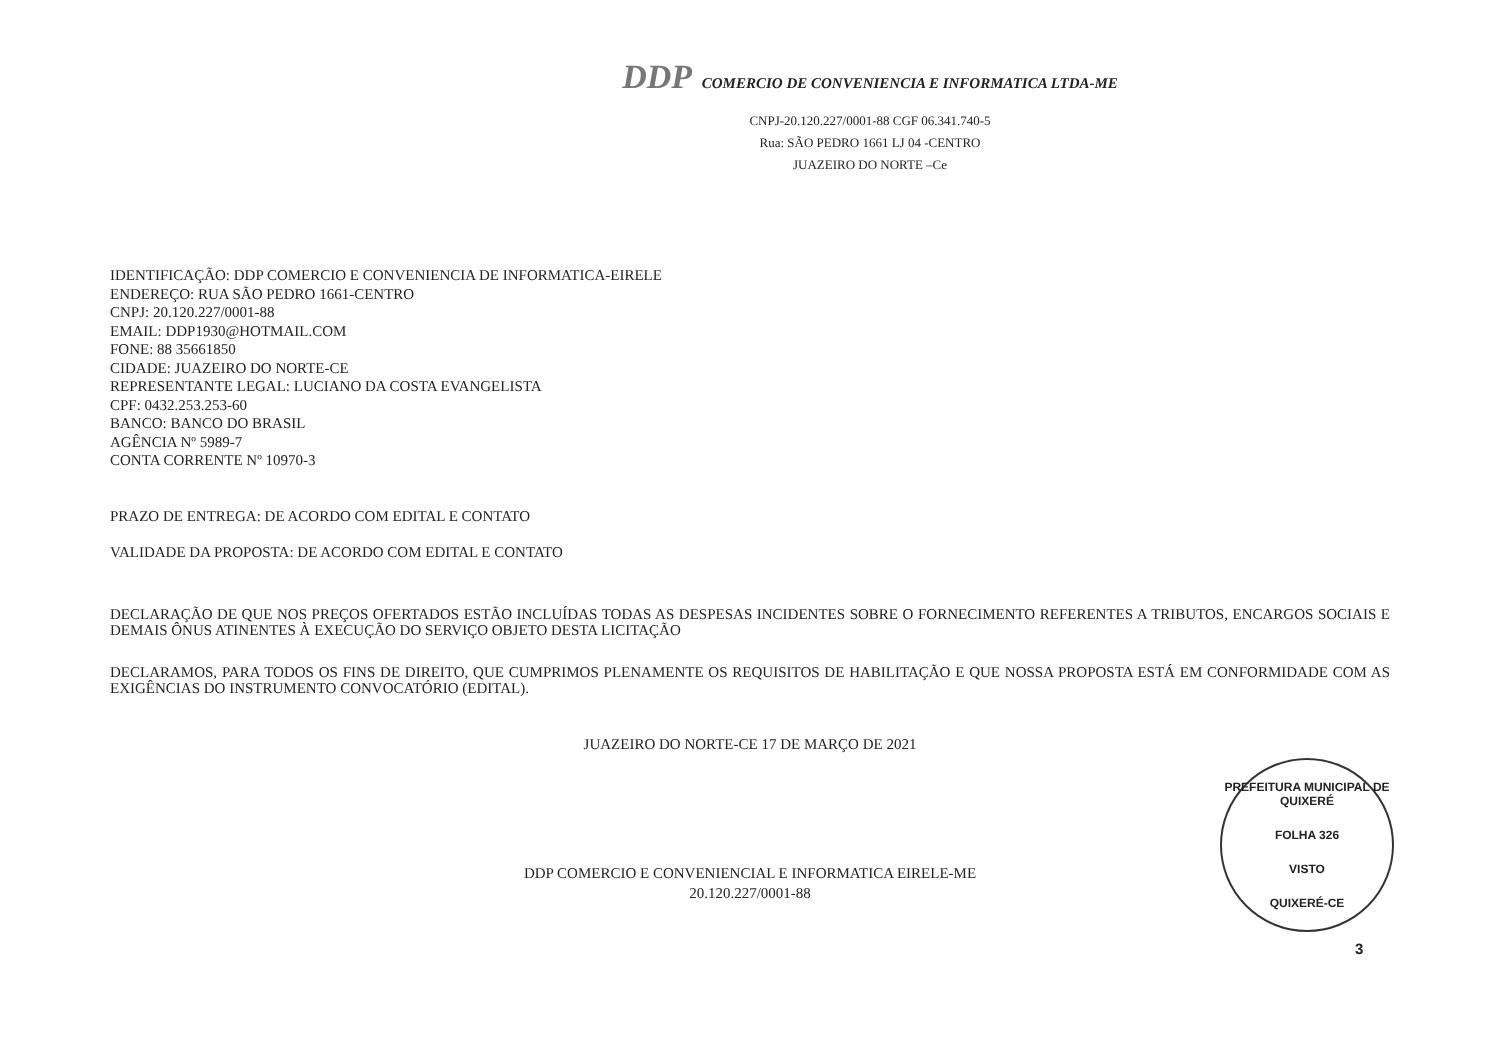DDP COMERCIO DE CONVENIENCIA E INFORMATICA LTDA-ME
CNPJ-20.120.227/0001-88 CGF 06.341.740-5
Rua: SÃO PEDRO 1661 LJ 04 -CENTRO
JUAZEIRO DO NORTE –Ce
IDENTIFICAÇÃO: DDP COMERCIO E CONVENIENCIA DE INFORMATICA-EIRELE
ENDEREÇO: RUA SÃO PEDRO 1661-CENTRO
CNPJ: 20.120.227/0001-88
EMAIL: DDP1930@HOTMAIL.COM
FONE: 88 35661850
CIDADE: JUAZEIRO DO NORTE-CE
REPRESENTANTE LEGAL: LUCIANO DA COSTA EVANGELISTA
CPF: 0432.253.253-60
BANCO: BANCO DO BRASIL
AGÊNCIA Nº 5989-7
CONTA CORRENTE Nº 10970-3
PRAZO DE ENTREGA: DE ACORDO COM EDITAL E CONTATO
VALIDADE DA PROPOSTA: DE ACORDO COM EDITAL E CONTATO
DECLARAÇÃO DE QUE NOS PREÇOS OFERTADOS ESTÃO INCLUÍDAS TODAS AS DESPESAS INCIDENTES SOBRE O FORNECIMENTO REFERENTES A TRIBUTOS, ENCARGOS SOCIAIS E DEMAIS ÔNUS ATINENTES À EXECUÇÃO DO SERVIÇO OBJETO DESTA LICITAÇÃO
DECLARAMOS, PARA TODOS OS FINS DE DIREITO, QUE CUMPRIMOS PLENAMENTE OS REQUISITOS DE HABILITAÇÃO E QUE NOSSA PROPOSTA ESTÁ EM CONFORMIDADE COM AS EXIGÊNCIAS DO INSTRUMENTO CONVOCATÓRIO (EDITAL).
JUAZEIRO DO NORTE-CE 17 DE MARÇO DE 2021
DDP COMERCIO E CONVENIENCIAL E INFORMATICA EIRELE-ME
20.120.227/0001-88
PREFEITURA MUNICIPAL DE QUIXERÉ
FOLHA 326
VISTO
QUIXERÉ-CE
3